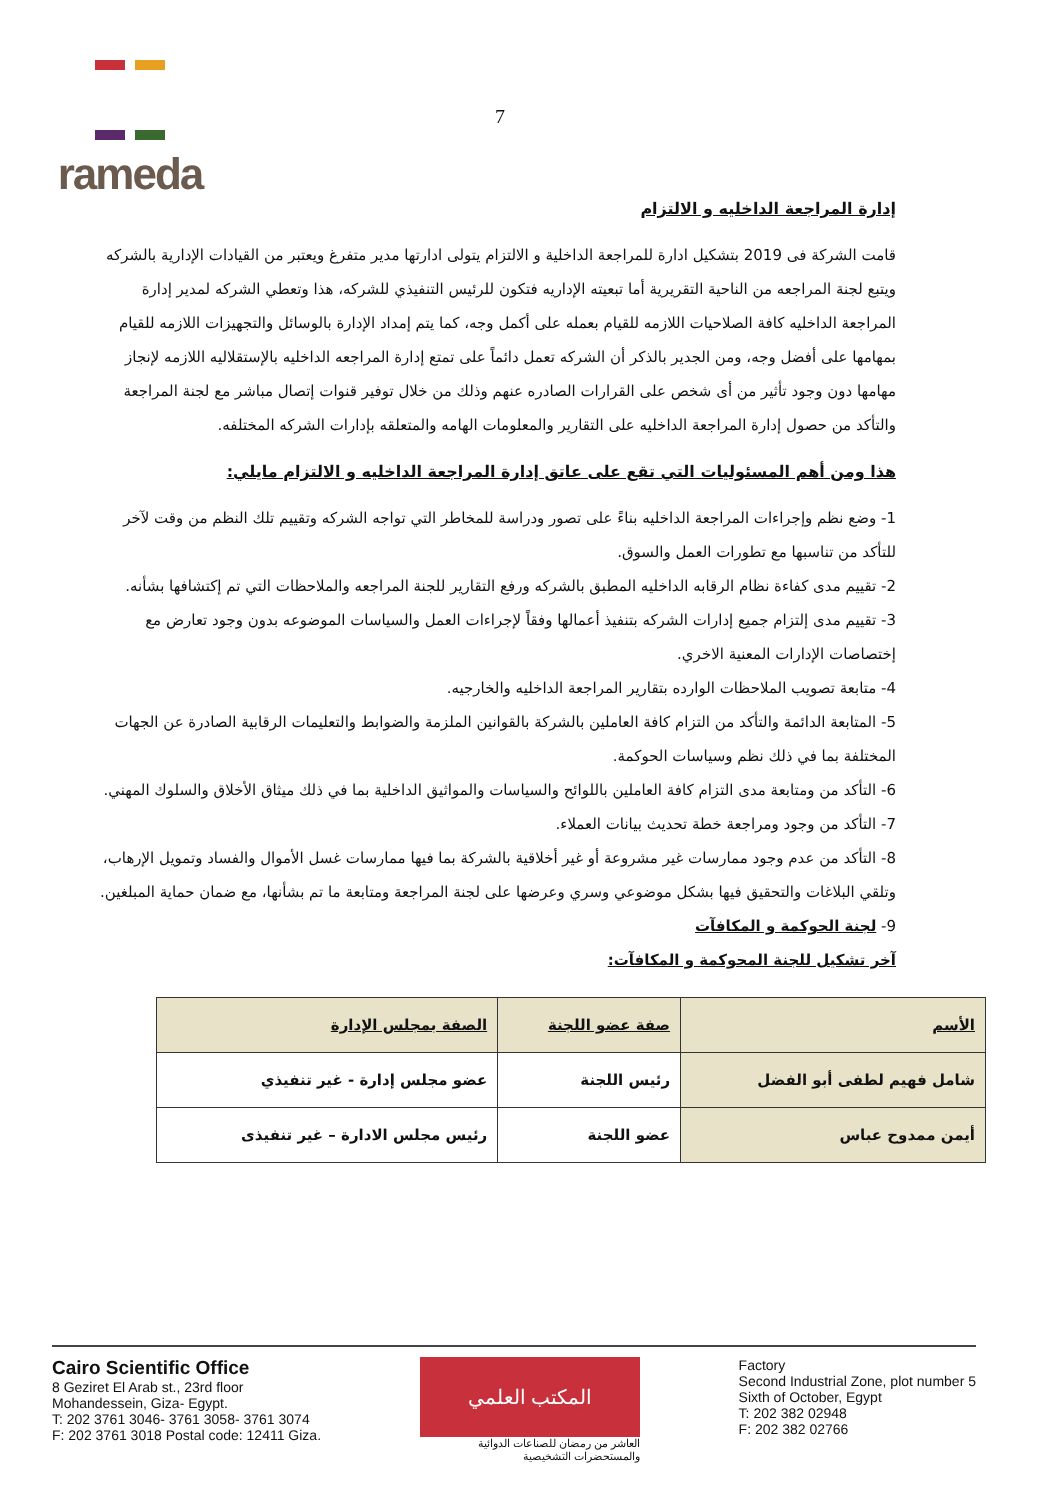rameda
7
إدارة المراجعة الداخليه و الالتزام
قامت الشركة فى 2019 بتشكيل ادارة للمراجعة الداخلية و الالتزام يتولى ادارتها مدير متفرغ ويعتبر من القيادات الإدارية بالشركه ويتبع لجنة المراجعه من الناحية التقريرية أما تبعيته الإداريه فتكون للرئيس التنفيذي للشركه، هذا وتعطي الشركه لمدير إدارة المراجعة الداخليه كافة الصلاحيات اللازمه للقيام بعمله على أكمل وجه، كما يتم إمداد الإدارة بالوسائل والتجهيزات اللازمه للقيام بمهامها على أفضل وجه، ومن الجدير بالذكر أن الشركه تعمل دائماً على تمتع إدارة المراجعه الداخليه بالإستقلاليه اللازمه لإنجاز مهامها دون وجود تأثير من أى شخص على القرارات الصادره عنهم وذلك من خلال توفير قنوات إتصال مباشر مع لجنة المراجعة والتأكد من حصول إدارة المراجعة الداخليه على التقارير والمعلومات الهامه والمتعلقه بإدارات الشركه المختلفه.
هذا ومن أهم المسئوليات التي تقع على عاتق إدارة المراجعة الداخليه و الالتزام مايلي:
1- وضع نظم وإجراءات المراجعة الداخليه بناءً على تصور ودراسة للمخاطر التي تواجه الشركه وتقييم تلك النظم من وقت لآخر للتأكد من تناسبها مع تطورات العمل والسوق.
2- تقييم مدى كفاءة نظام الرقابه الداخليه المطبق بالشركه ورفع التقارير للجنة المراجعه والملاحظات التي تم إكتشافها بشأنه.
3- تقييم مدى إلتزام جميع إدارات الشركه بتنفيذ أعمالها وفقاً لإجراءات العمل والسياسات الموضوعه بدون وجود تعارض مع إختصاصات الإدارات المعنية الاخري.
4- متابعة تصويب الملاحظات الوارده بتقارير المراجعة الداخليه والخارجيه.
5- المتابعة الدائمة والتأكد من التزام كافة العاملين بالشركة بالقوانين الملزمة والضوابط والتعليمات الرقابية الصادرة عن الجهات المختلفة بما في ذلك نظم وسياسات الحوكمة.
6- التأكد من ومتابعة مدى التزام كافة العاملين باللوائح والسياسات والمواثيق الداخلية بما في ذلك ميثاق الأخلاق والسلوك المهني.
7- التأكد من وجود ومراجعة خطة تحديث بيانات العملاء.
8- التأكد من عدم وجود ممارسات غير مشروعة أو غير أخلاقية بالشركة بما فيها ممارسات غسل الأموال والفساد وتمويل الإرهاب، وتلقي البلاغات والتحقيق فيها بشكل موضوعي وسري وعرضها على لجنة المراجعة ومتابعة ما تم بشأنها، مع ضمان حماية المبلغين.
9- لجنة الحوكمة و المكافآت
آخر تشكيل للجنة المحوكمة و المكافآت:
| الأسم | صفة عضو اللجنة | الصفة بمجلس الإدارة |
| --- | --- | --- |
| شامل فهيم لطفى أبو الفضل | رئيس اللجنة | عضو مجلس إدارة - غير تنفيذي |
| أيمن ممدوح عباس | عضو اللجنة | رئيس مجلس الادارة – غير تنفيذى |
Cairo Scientific Office
8 Geziret El Arab st., 23rd floor
Mohandessein, Giza- Egypt.
T: 202 3761 3046- 3761 3058- 3761 3074
F: 202 3761 3018 Postal code: 12411 Giza.
المكتب العلمي
العاشر من رمضان للصناعات الدوائية
والمستحضرات التشخيصية
Factory
Second Industrial Zone, plot number 5
Sixth of October, Egypt
T: 202 382 02948
F: 202 382 02766